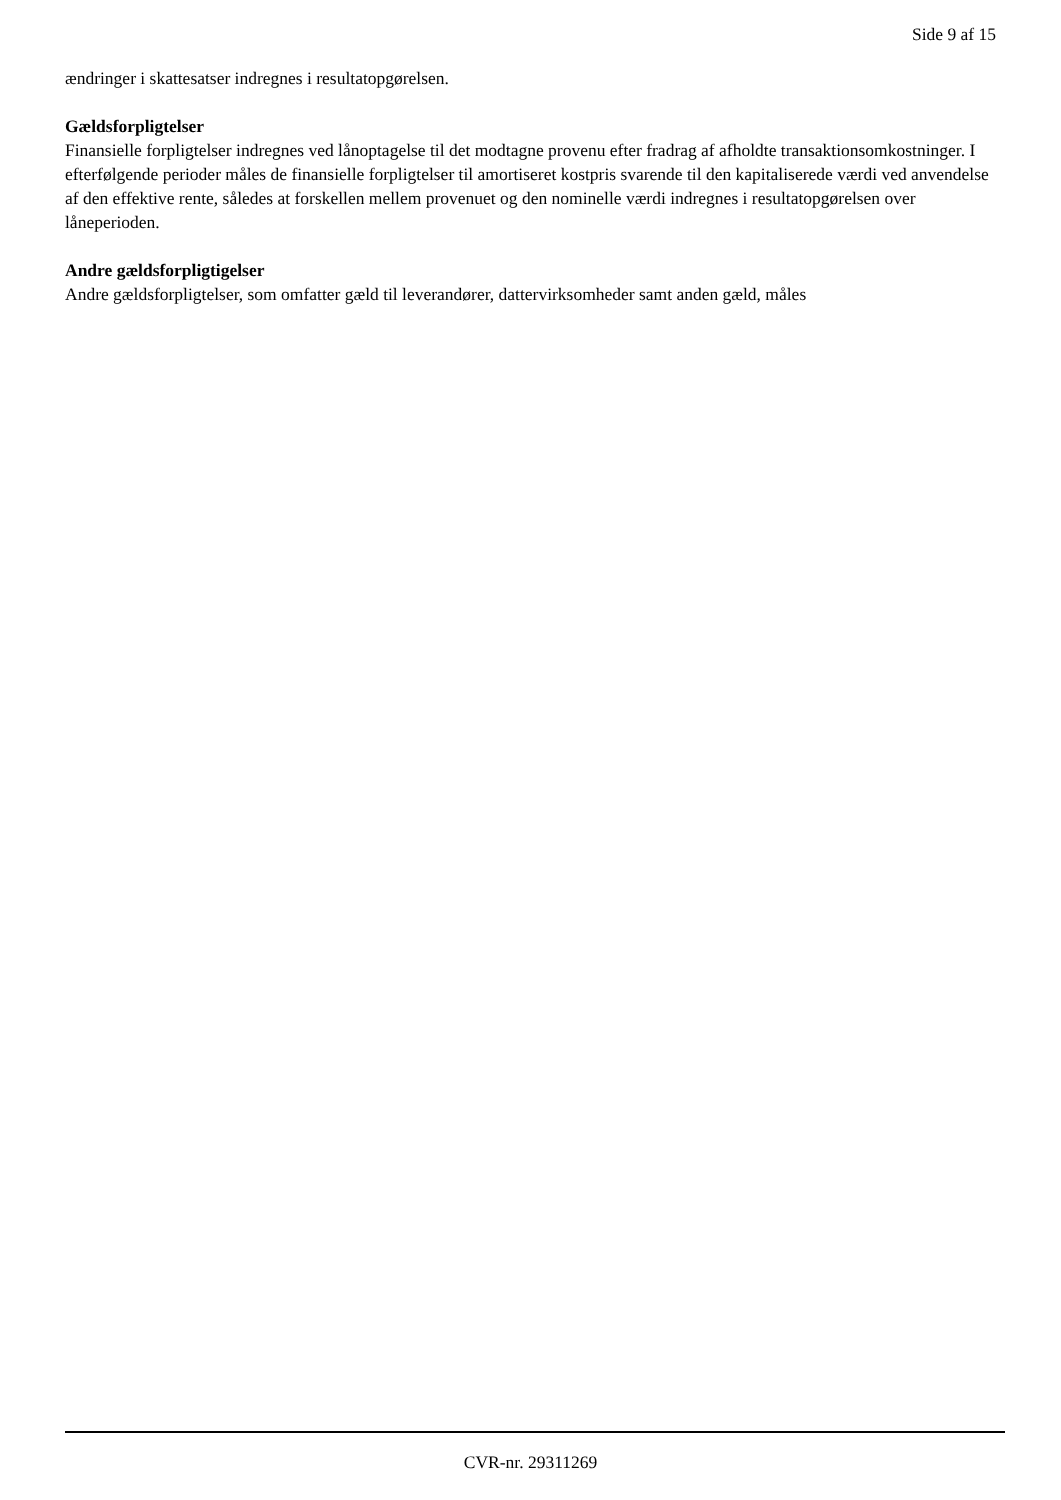Side 9 af 15
ændringer i skattesatser indregnes i resultatopgørelsen.
Gældsforpligtelser
Finansielle forpligtelser indregnes ved lånoptagelse til det modtagne provenu efter fradrag af afholdte transaktionsomkostninger. I efterfølgende perioder måles de finansielle forpligtelser til amortiseret kostpris svarende til den kapitaliserede værdi ved anvendelse af den effektive rente, således at forskellen mellem provenuet og den nominelle værdi indregnes i resultatopgørelsen over låneperioden.
Andre gældsforpligtigelser
Andre gældsforpligtelser, som omfatter gæld til leverandører, dattervirksomheder samt anden gæld, måles
CVR-nr. 29311269